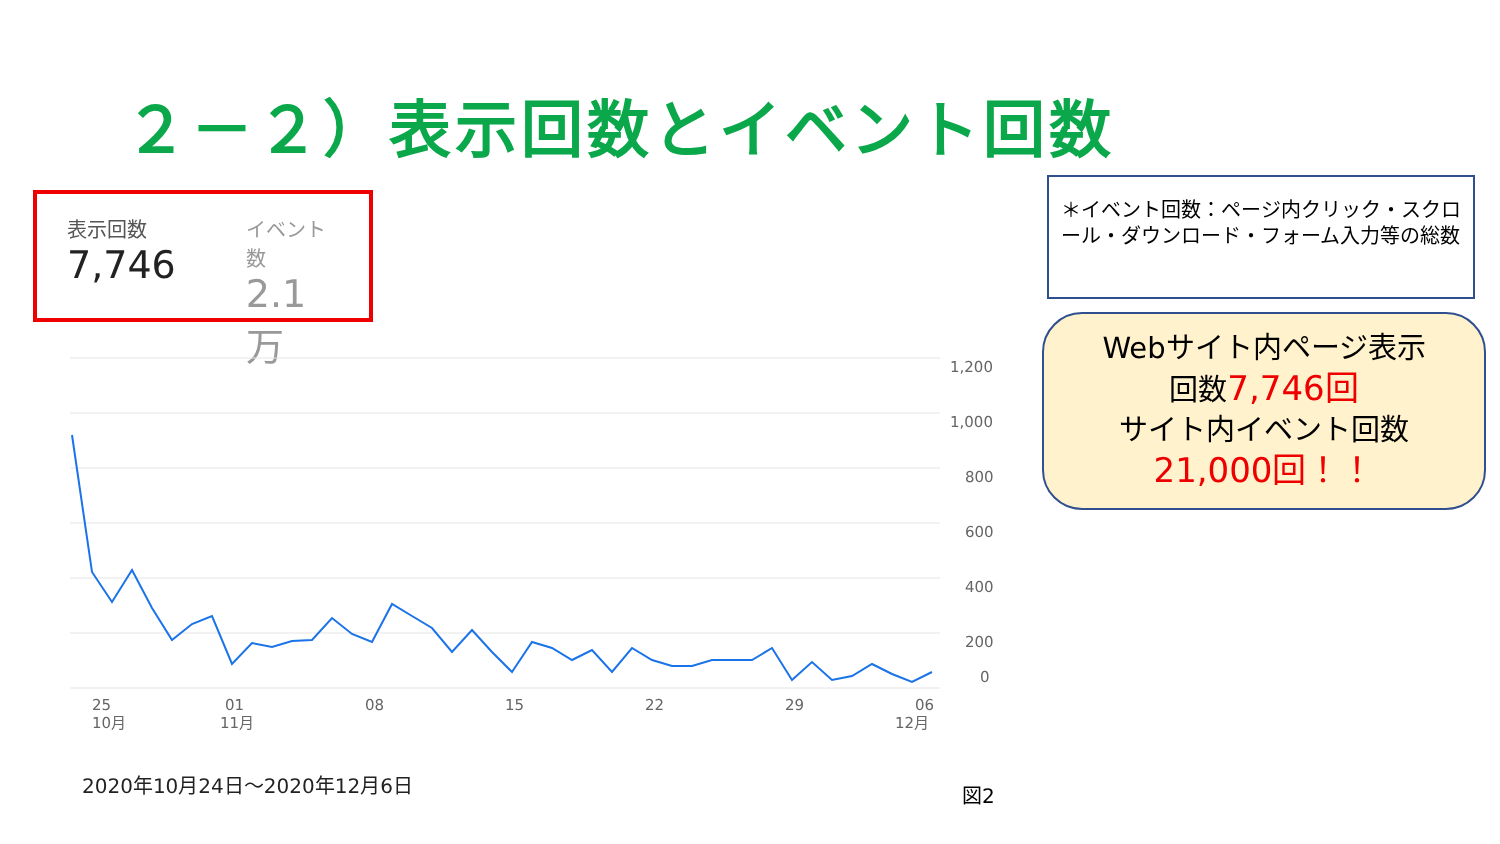２－２）表示回数とイベント回数
表示回数
7,746
イベント数
2.1万
1,200
1,000
800
600
400
200
0
25
10月
01
11月
08
15
22
29
06
12月
2020年10月24日～2020年12月6日 図2
＊イベント回数：ページ内クリック・スクロール・ダウンロード・フォーム入力等の総数
Webサイト内ページ表示
回数7,746回
サイト内イベント回数
21,000回！！